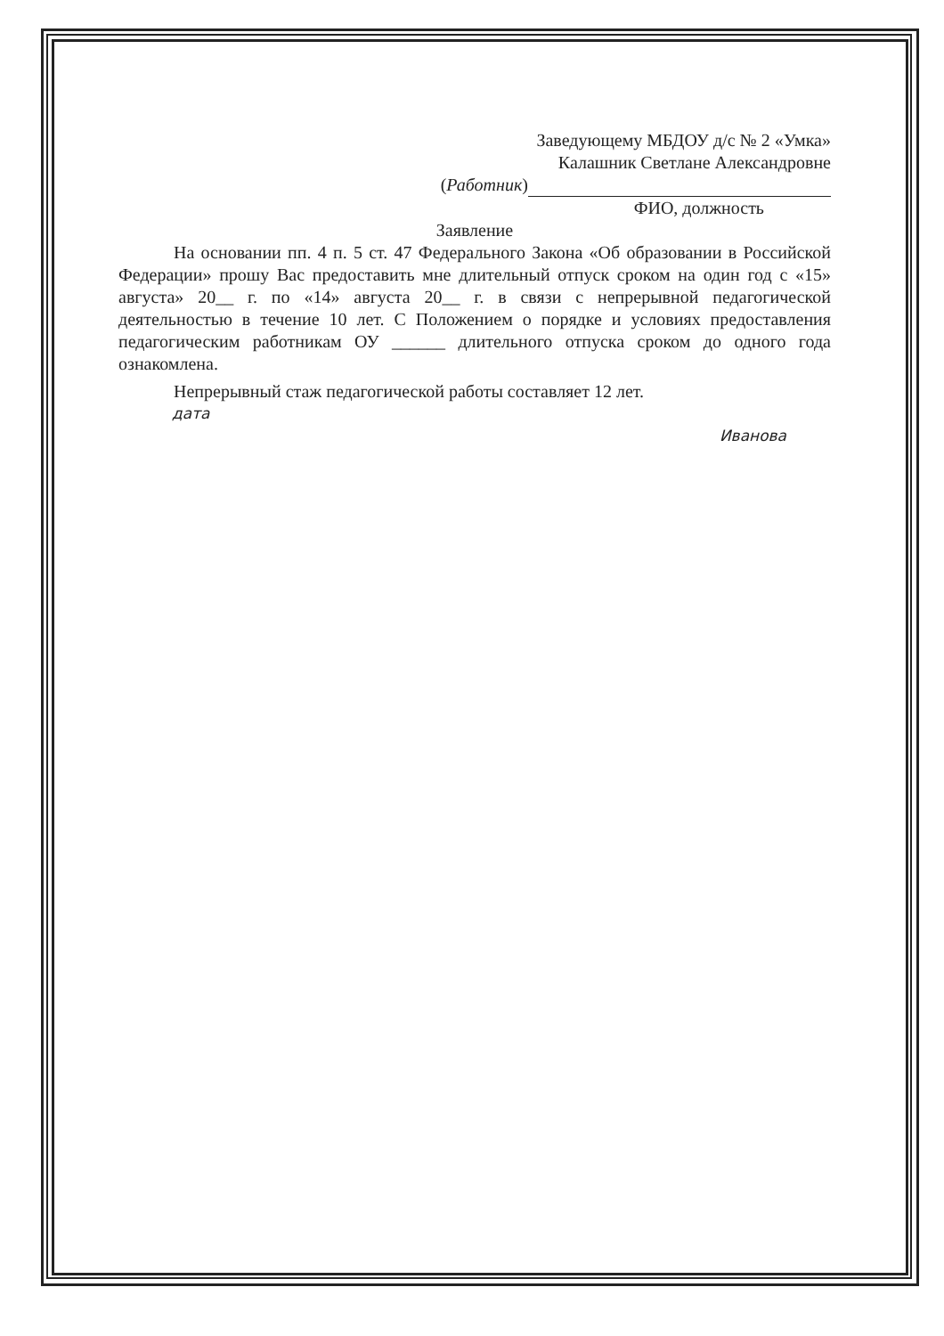Заведующему МБДОУ д/с № 2 «Умка»
Калашник Светлане Александровне
(Работник)
ФИО, должность
Заявление
На основании пп. 4 п. 5 ст. 47 Федерального Закона «Об образовании в Российской Федерации» прошу Вас предоставить мне длительный отпуск сроком на один год с «15» августа» 20__ г. по «14» августа 20__ г. в связи с непрерывной педагогической деятельностью в течение 10 лет. С Положением о порядке и условиях предоставления педагогическим работникам ОУ ______ длительного отпуска сроком до одного года ознакомлена.
Непрерывный стаж педагогической работы составляет 12 лет.
дата
Иванова